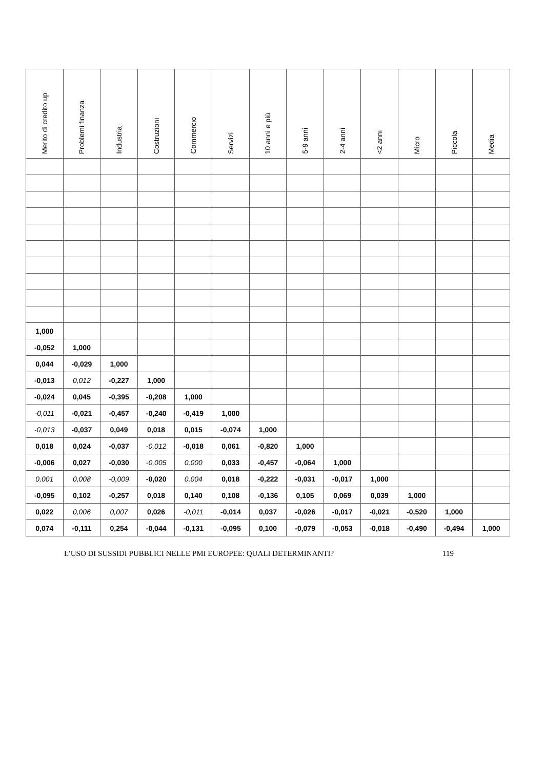| Merito di credito up | Problemi finanza | Industria | Costruzioni | Commercio | Servizi | 10 anni e più | 5-9 anni | 2-4 anni | <2 anni | Micro | Piccola | Media |
| --- | --- | --- | --- | --- | --- | --- | --- | --- | --- | --- | --- | --- |
| 1,000 | | | | | | | | | | | | |
| -0,052 | 1,000 | | | | | | | | | | | |
| 0,044 | -0,029 | 1,000 | | | | | | | | | | |
| -0,013 | 0,012 | -0,227 | 1,000 | | | | | | | | | |
| -0,024 | 0,045 | -0,395 | -0,208 | 1,000 | | | | | | | | |
| -0,011 | -0,021 | -0,457 | -0,240 | -0,419 | 1,000 | | | | | | | |
| -0,013 | -0,037 | 0,049 | 0,018 | 0,015 | -0,074 | 1,000 | | | | | | |
| 0,018 | 0,024 | -0,037 | -0,012 | -0,018 | 0,061 | -0,820 | 1,000 | | | | | |
| -0,006 | 0,027 | -0,030 | -0,005 | 0,000 | 0,033 | -0,457 | -0,064 | 1,000 | | | | |
| 0,001 | 0,008 | -0,009 | -0,020 | 0,004 | 0,018 | -0,222 | -0,031 | -0,017 | 1,000 | | | |
| -0,095 | 0,102 | -0,257 | 0,018 | 0,140 | 0,108 | -0,136 | 0,105 | 0,069 | 0,039 | 1,000 | | |
| 0,022 | 0,006 | 0,007 | 0,026 | -0,011 | -0,014 | 0,037 | -0,026 | -0,017 | -0,021 | -0,520 | 1,000 | |
| 0,074 | -0,111 | 0,254 | -0,044 | -0,131 | -0,095 | 0,100 | -0,079 | -0,053 | -0,018 | -0,490 | -0,494 | 1,000 |
L’USO DI SUSSIDI PUBBLICI NELLE PMI EUROPEE: QUALI DETERMINANTI? 119